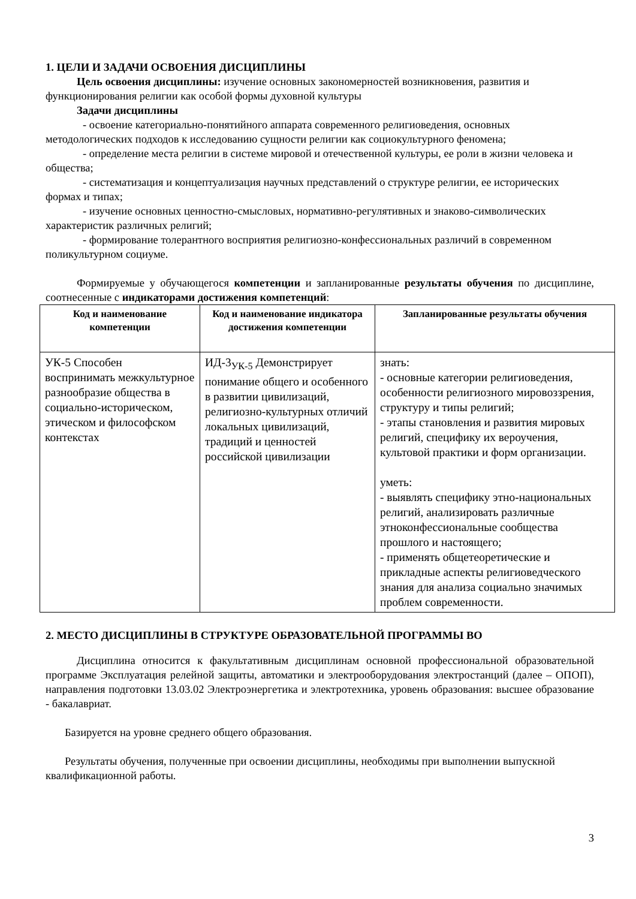1. ЦЕЛИ И ЗАДАЧИ ОСВОЕНИЯ ДИСЦИПЛИНЫ
Цель освоения дисциплины: изучение основных закономерностей возникновения, развития и функционирования религии как особой формы духовной культуры
Задачи дисциплины
- освоение категориально-понятийного аппарата современного религиоведения, основных методологических подходов к исследованию сущности религии как социокультурного феномена;
- определение места религии в системе мировой и отечественной культуры, ее роли в жизни человека и общества;
- систематизация и концептуализация научных представлений о структуре религии, ее исторических формах и типах;
- изучение основных ценностно-смысловых, нормативно-регулятивных и знаково-символических характеристик различных религий;
- формирование толерантного восприятия религиозно-конфессиональных различий в современном поликультурном социуме.
Формируемые у обучающегося компетенции и запланированные результаты обучения по дисциплине, соотнесенные с индикаторами достижения компетенций:
| Код и наименование компетенции | Код и наименование индикатора достижения компетенции | Запланированные результаты обучения |
| --- | --- | --- |
| УК-5 Способен воспринимать межкультурное разнообразие общества в социально-историческом, этическом и философском контекстах | ИД-3<sub>УК-5</sub> Демонстрирует понимание общего и особенного в развитии цивилизаций, религиозно-культурных отличий локальных цивилизаций, традиций и ценностей российской цивилизации | знать: - основные категории религиоведения, особенности религиозного мировоззрения, структуру и типы религий; - этапы становления и развития мировых религий, специфику их вероучения, культовой практики и форм организации. уметь: - выявлять специфику этно-национальных религий, анализировать различные этноконфессиональные сообщества прошлого и настоящего; - применять общетеоретические и прикладные аспекты религиоведческого знания для анализа социально значимых проблем современности. |
2. МЕСТО ДИСЦИПЛИНЫ В СТРУКТУРЕ ОБРАЗОВАТЕЛЬНОЙ ПРОГРАММЫ ВО
Дисциплина относится к факультативным дисциплинам основной профессиональной образовательной программе Эксплуатация релейной защиты, автоматики и электрооборудования электростанций (далее – ОПОП), направления подготовки 13.03.02 Электроэнергетика и электротехника, уровень образования: высшее образование - бакалавриат.
Базируется на уровне среднего общего образования.
Результаты обучения, полученные при освоении дисциплины, необходимы при выполнении выпускной квалификационной работы.
3